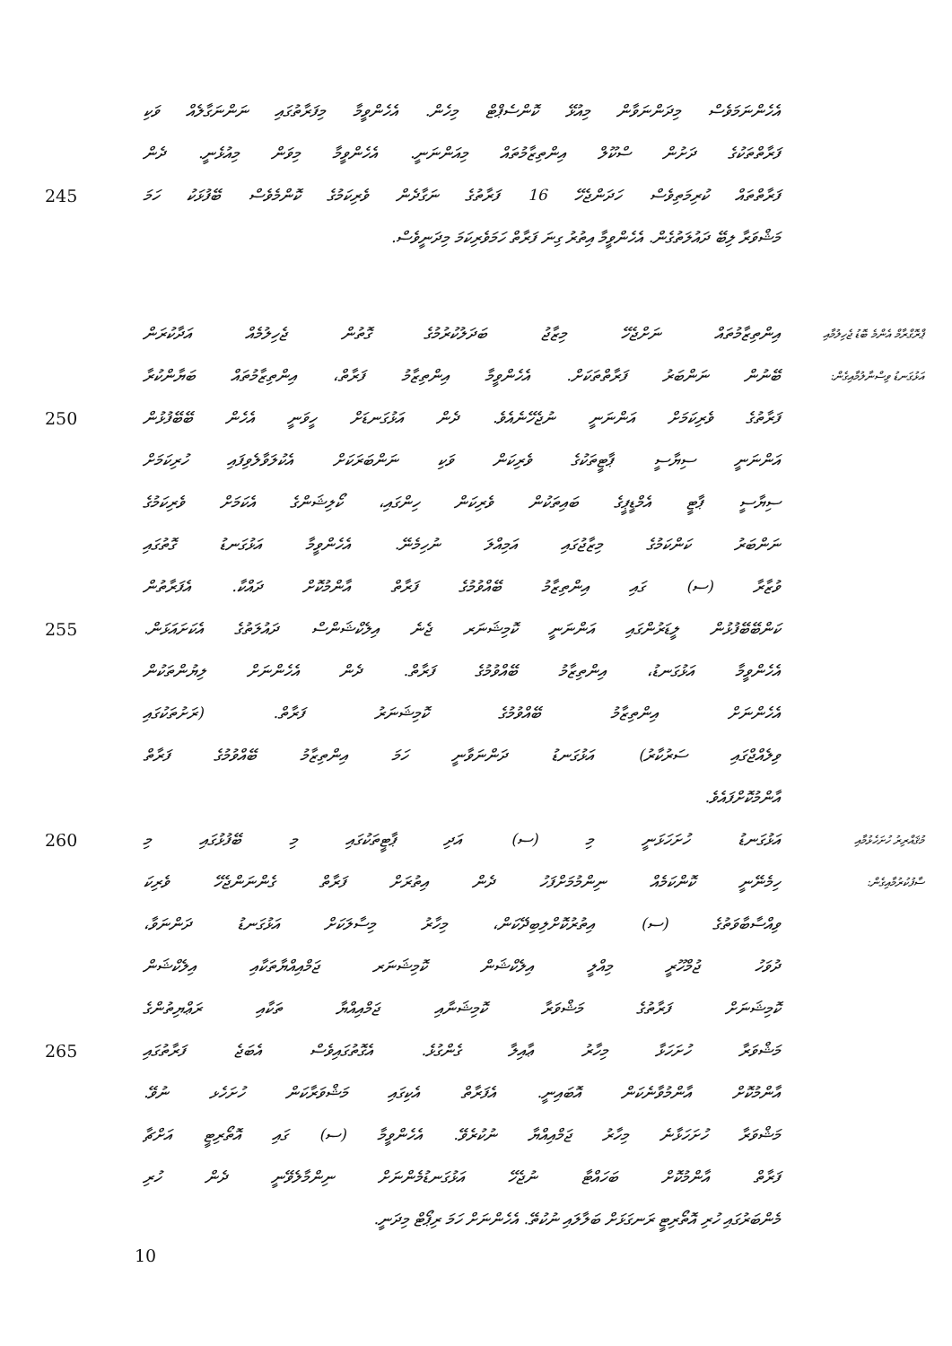އެހެންނަމަވެސް މިދަންނަވާން މިއުޅޭ ކޮންސެޕްޓް މިހެން. އެހެންވީމާ މިފަރާތުގައި ނަންނަގާލެއް ވަކި
ފަރާތްތަކުގެ ދަށުން ސްކޫލް އިންތިޒާމުތައް މިއަންނަނީ. އެހެންވީމާ މިވަން މިއުޅެނީ. ދެން
245
ފަރާތްތައް ކުރިމަތިވެސް ހަދަންޖެހޭ 16 ފަރާތުގެ ނަގާދެން ވެރިކަމުގެ ކޮންމެވެސް ބޭފުޅަކު ހަމަ
މަޝްވަރާ ލިބޭ ދައުލަތުގެން. އެހެންވީމާ އިތުރު ގިނަ ފަރާތް ހަމަވެރިކަމަ މިދަނީވެސް.
އިންތިޒާމުތައް ނަށްޖެހޭ މިޒާޖު ބަދަލުކުރުމުގެ ގޮތުން ޖެހިލުމެއް އަދާކުރަން
ޕްރޮގްރާމް އެންމެ ބޮޑު ޖެހިލުމާއި
ބޭނުން ނަންބަރު ފަރާތްތަކަށް. އެހެންވީމާ އިންތިޒާމު ފަރާތް، އިންތިޒާމުތައް ބަޔާންކުރާ
އަޅުގަނޑު ވިސްނާލުމާއިގެން:
250
ފަރާތުގެ ވެރިކަމަށް އަންނަނީ ނުޖެހޭނެއެވެ. ދެން އަޅުގަނޑަށް ހީވަނީ އެހެން ބޭބޭފުޅުން
އަންނަނީ ސިޔާސީ ޕާޓީތަކުގެ ވެރިކަން ވަކި ނަންބަރަކަށް އެކުލަވާލެވިފައި ހުރިކަމަށް
ސިޔާސީ ޕާޓީ އެމްޑީޕީގެ ބައިތަކުން ވެރިކަން ހިންގައި، ކޯލިޝަންގެ އެކަމަށް ވެރިކަމުގެ
ނަންބަރު ކަންކަމުގެ މިޒާޖުގައި އަމިއްލަ ނުހިމެނޭ. އެހެންވީމާ އަޅުގަނޑު ގޮތުގައި
ވުޒާރާ (ސ) ގައި އިންތިޒާމު ބޭއްވުމުގެ ފަރާތް އާންމުކޮށް ދައްކާ. އެފަރާތުން
255
ކަންބޭބޭފުޅުން ލީޑަރުންގައި އަންނަނީ ކޮމިޝަނަރ ޖެނެ އިލެކްޝަންސް ދައުލަތުގެ އެކަށައަޅަން.
އެހެންވީމާ އަޅުގަނޑު، އިންތިޒާމު ބޭއްވުމުގެ ފަރާތް. ދެން އެހެންނަށް ލިޔުންތަކުން
އެހެންނަށް އިންތިޒާމު ބޭއްވުމުގެ ކޮމިޝަނަރު ފަރާތް. (ރަށުތަކުގައި
ވިލެއްޖްގައި ސަރުކާރު) އަޅުގަނޑު ދަންނަވާނީ ހަމަ އިންތިޒާމު ބޭއްވުމުގެ ފަރާތް
އާންމުކޮށްފައެވެ.
260 އަޅުގަނޑު ހުށަހަޅަނީ މި (ސ) އަދި ޕާޓީތަކުގައި މި ބޭފުޅުގައި މި
މުޤައްރިރު ހުށަހެޅުމާއި
ހިމެނޭނީ ކޮންކަމެއް ނިންމުމަށްފަހު ދެން އިތުރަށް ފަރާތް ގެންނަންޖެހޭ ވެރިކަ
ސާފުކުރުމާއިގެން:
ވިއްސާބާވަތުގެ (ސ) އިތުރުކޮށްލިބިދޭކަން، މިހާރު މިސާލަކަށް އަޅުގަނޑު ދަންނަވާ،
ދުވަހު ޖުމްހޫރީ މިއްލީ އިލެކްޝަން ކޮމިޝަނަރ ޖަމްއިއްޔާތަކާއި އިލެކްޝަން
ކޮމިޝަނަށް ފަރާތުގެ މަޝްވަރާ ކޮމިޝަނާއި ޖަމްއިއްޔާ ތަކާއި ރަޢްޔިތުންގެ
265
މަޝްވަރާ ހުށަހަޅާ މިހާރު ޢާއިލާ ގެންގުޅެ. އެގޮތުގައިވެސް އެބަޖެ ފަރާތުގައި
އާންމުކޮށް އާންމުވާނެކަން އޮބައިނީ. އެފަރާތް އެކިގައި މަޝްވަރާކަން ހުށަހެޅ ނުވޭ.
މަޝްވަރާ ހުށަހަޅާނެ މިހާރު ޖަމްއިއްޔާ ނުކުރެވޭ. އެހެންވީމާ (ސ) ގައި އޮތޯރިޓީ އަށްޗާ
ފަރާތް އާންމުކޮށް ބަހައްޓާ ނުޖެހޭ އަޅުގަނޑުމެންނަށް ނިންމާލެވޭނީ ދެން ހުރި
މެންބަރުގައި ހުރި އޮތޯރިޓީ ރަނގަޅަށް ބަލާލައި ނުކުތޭ. އެހެންނަށް ހަމަ ރިޕޯޓް މިދަނީ.
10